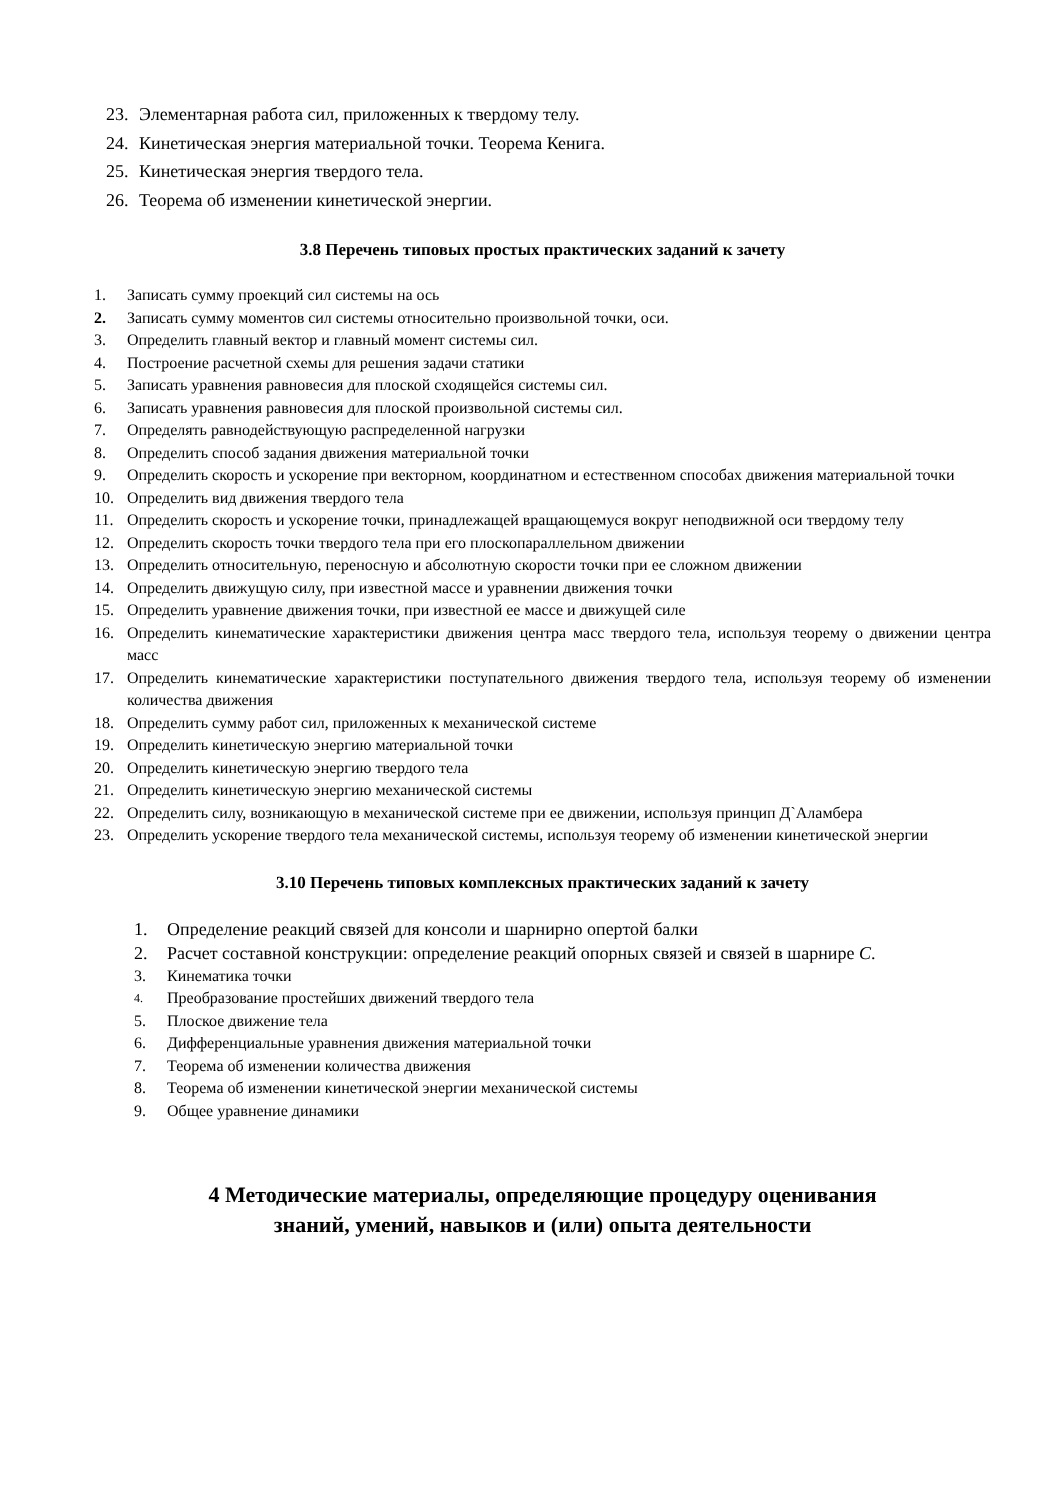23. Элементарная работа сил, приложенных к твердому телу.
24. Кинетическая энергия материальной точки. Теорема Кенига.
25. Кинетическая энергия твердого тела.
26. Теорема об изменении кинетической энергии.
3.8 Перечень типовых простых практических заданий к зачету
1. Записать сумму проекций сил системы на ось
2. Записать сумму моментов сил системы относительно произвольной точки, оси.
3. Определить главный вектор и главный момент системы сил.
4. Построение расчетной схемы для решения задачи статики
5. Записать уравнения равновесия для плоской сходящейся системы сил.
6. Записать уравнения равновесия для плоской произвольной системы сил.
7. Определять равнодействующую распределенной нагрузки
8. Определить способ задания движения материальной точки
9. Определить скорость и ускорение при векторном, координатном и естественном способах движения материальной точки
10. Определить вид движения твердого тела
11. Определить скорость и ускорение точки, принадлежащей вращающемуся вокруг неподвижной оси твердому телу
12. Определить скорость точки твердого тела при его плоскопараллельном движении
13. Определить относительную, переносную и абсолютную скорости точки при ее сложном движении
14. Определить движущую силу, при известной массе и уравнении движения точки
15. Определить уравнение движения точки, при известной ее массе и движущей силе
16. Определить кинематические характеристики движения центра масс твердого тела, используя теорему о движении центра масс
17. Определить кинематические характеристики поступательного движения твердого тела, используя теорему об изменении количества движения
18. Определить сумму работ сил, приложенных к механической системе
19. Определить кинетическую энергию материальной точки
20. Определить кинетическую энергию твердого тела
21. Определить кинетическую энергию механической системы
22. Определить силу, возникающую в механической системе при ее движении, используя принцип Д`Аламбера
23. Определить ускорение твердого тела механической системы, используя теорему об изменении кинетической энергии
3.10 Перечень типовых комплексных практических заданий к зачету
1. Определение реакций связей для консоли и шарнирно опертой балки
2. Расчет составной конструкции: определение реакций опорных связей и связей в шарнире С.
3. Кинематика точки
4. Преобразование простейших движений твердого тела
5. Плоское движение тела
6. Дифференциальные уравнения движения материальной точки
7. Теорема об изменении количества движения
8. Теорема об изменении кинетической энергии механической системы
9. Общее уравнение динамики
4 Методические материалы, определяющие процедуру оценивания
знаний, умений, навыков и (или) опыта деятельности